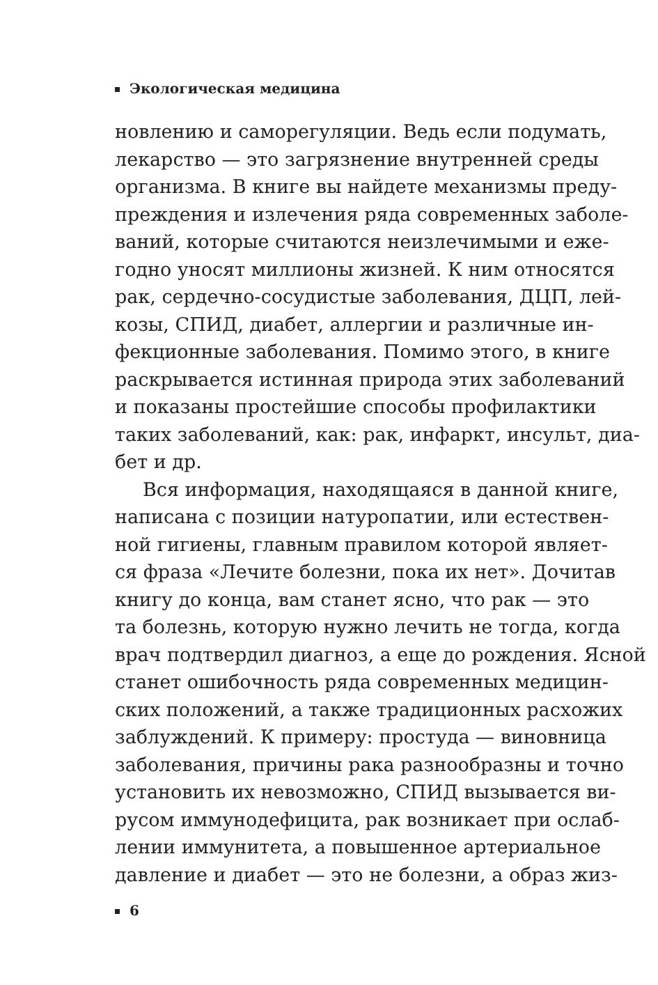Экологическая медицина
новлению и саморегуляции. Ведь если подумать,
лекарство — это загрязнение внутренней среды
организма. В книге вы найдете механизмы преду-
преждения и излечения ряда современных заболе-
ваний, которые считаются неизлечимыми и еже-
годно уносят миллионы жизней. К ним относятся
рак, сердечно-сосудистые заболевания, ДЦП, лей-
козы, СПИД, диабет, аллергии и различные ин-
фекционные заболевания. Помимо этого, в книге
раскрывается истинная природа этих заболеваний
и показаны простейшие способы профилактики
таких заболеваний, как: рак, инфаркт, инсульт, диа-
бет и др.
Вся информация, находящаяся в данной книге,
написана с позиции натуропатии, или естествен-
ной гигиены, главным правилом которой являет-
ся фраза «Лечите болезни, пока их нет». Дочитав
книгу до конца, вам станет ясно, что рак — это
та болезнь, которую нужно лечить не тогда, когда
врач подтвердил диагноз, а еще до рождения. Ясной
станет ошибочность ряда современных медицин-
ских положений, а также традиционных расхожих
заблуждений. К примеру: простуда — виновница
заболевания, причины рака разнообразны и точно
установить их невозможно, СПИД вызывается ви-
русом иммунодефицита, рак возникает при ослаб-
лении иммунитета, а повышенное артериальное
давление и диабет — это не болезни, а образ жиз-
6